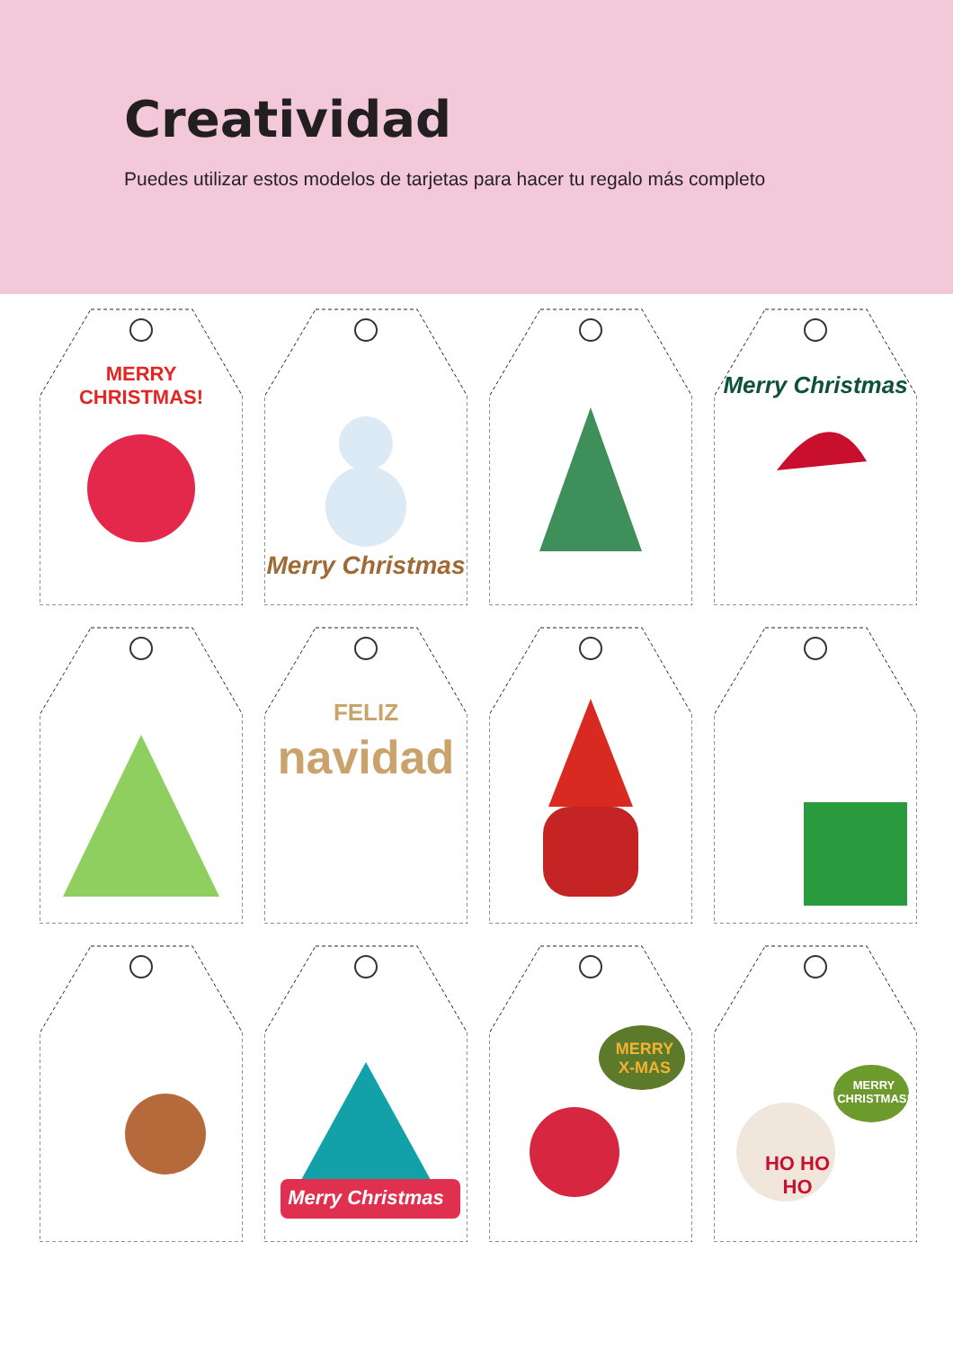Creatividad
Puedes utilizar estos modelos de tarjetas para hacer tu regalo más completo
MERRY
CHRISTMAS!
Merry Christmas
Merry Christmas
FELIZ
navidad
Merry Christmas
MERRY
X-MAS
MERRY
CHRISTMAS!
HO HO
HO